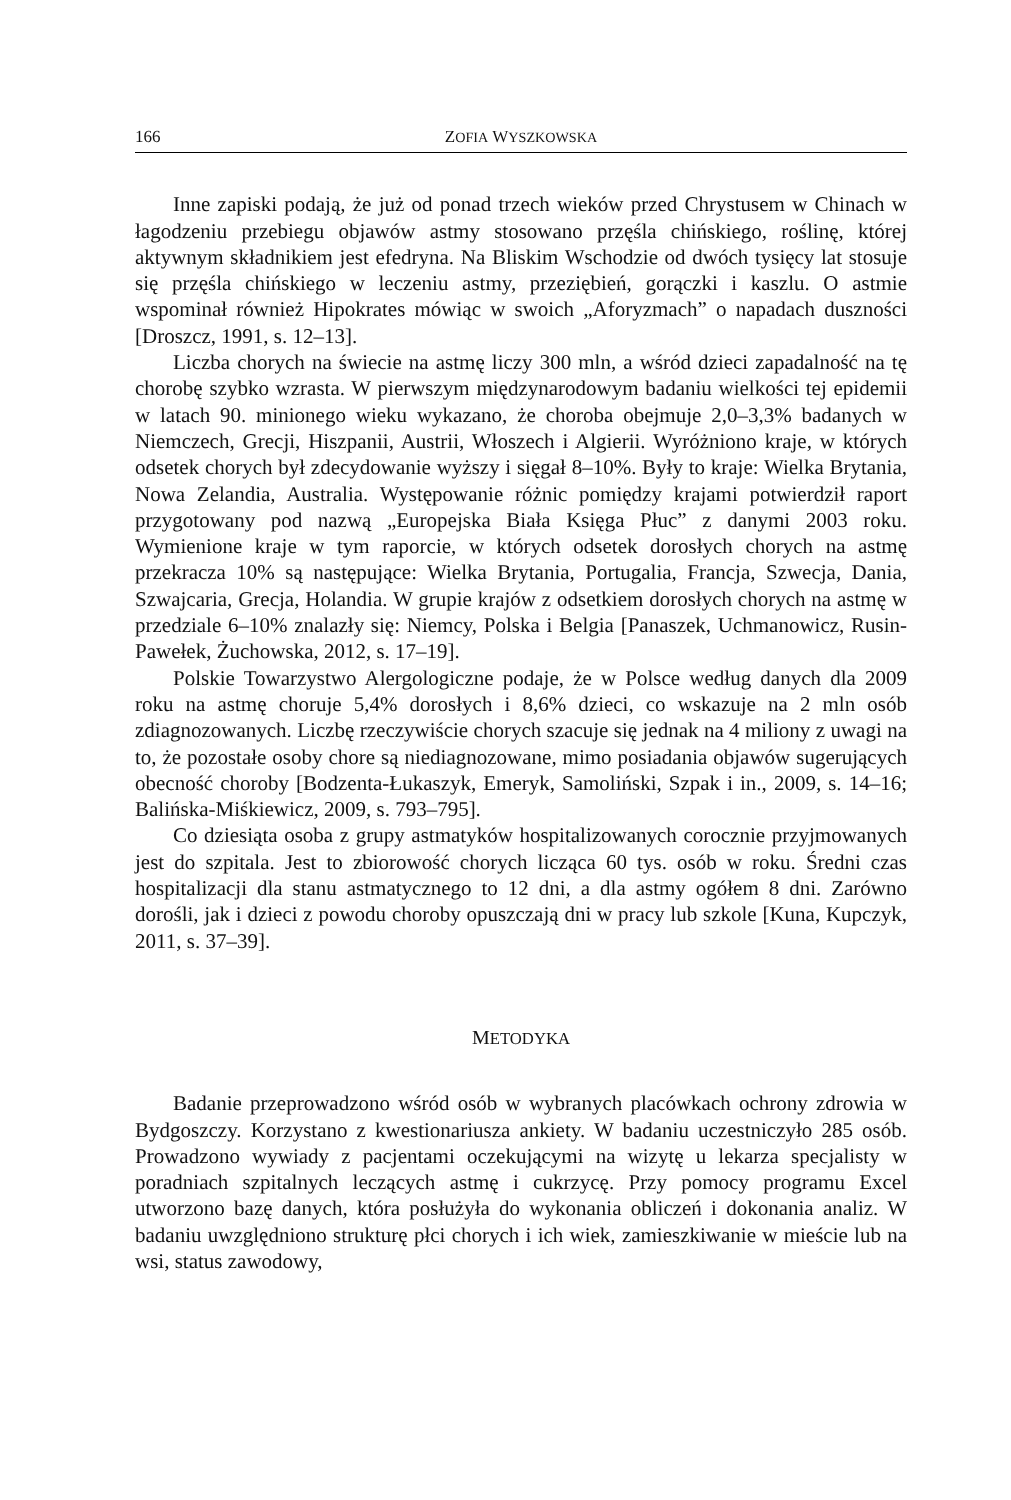166 ZOFIA WYSZKOWSKA
Inne zapiski podają, że już od ponad trzech wieków przed Chrystusem w Chinach w łagodzeniu przebiegu objawów astmy stosowano przęśla chińskiego, roślinę, której aktywnym składnikiem jest efedryna. Na Bliskim Wschodzie od dwóch tysięcy lat stosuje się przęśla chińskiego w leczeniu astmy, przeziębień, gorączki i kaszlu. O astmie wspominał również Hipokrates mówiąc w swoich „Aforyzmach” o napadach duszności [Droszcz, 1991, s. 12–13].
Liczba chorych na świecie na astmę liczy 300 mln, a wśród dzieci zapadalność na tę chorobę szybko wzrasta. W pierwszym międzynarodowym badaniu wielkości tej epidemii w latach 90. minionego wieku wykazano, że choroba obejmuje 2,0–3,3% badanych w Niemczech, Grecji, Hiszpanii, Austrii, Włoszech i Algierii. Wyróżniono kraje, w których odsetek chorych był zdecydowanie wyższy i sięgał 8–10%. Były to kraje: Wielka Brytania, Nowa Zelandia, Australia. Występowanie różnic pomiędzy krajami potwierdził raport przygotowany pod nazwą „Europejska Biała Księga Płuc” z danymi 2003 roku. Wymienione kraje w tym raporcie, w których odsetek dorosłych chorych na astmę przekracza 10% są następujące: Wielka Brytania, Portugalia, Francja, Szwecja, Dania, Szwajcaria, Grecja, Holandia. W grupie krajów z odsetkiem dorosłych chorych na astmę w przedziale 6–10% znalazły się: Niemcy, Polska i Belgia [Panaszek, Uchmanowicz, Rusin-Pawełek, Żuchowska, 2012, s. 17–19].
Polskie Towarzystwo Alergologiczne podaje, że w Polsce według danych dla 2009 roku na astmę choruje 5,4% dorosłych i 8,6% dzieci, co wskazuje na 2 mln osób zdiagnozowanych. Liczbę rzeczywiście chorych szacuje się jednak na 4 miliony z uwagi na to, że pozostałe osoby chore są niediagnozowane, mimo posiadania objawów sugerujących obecność choroby [Bodzenta-Łukaszyk, Emeryk, Samoliński, Szpak i in., 2009, s. 14–16; Balińska-Miśkiewicz, 2009, s. 793–795].
Co dziesiąta osoba z grupy astmatyków hospitalizowanych corocznie przyjmowanych jest do szpitala. Jest to zbiorowość chorych licząca 60 tys. osób w roku. Średni czas hospitalizacji dla stanu astmatycznego to 12 dni, a dla astmy ogółem 8 dni. Zarówno dorośli, jak i dzieci z powodu choroby opuszczają dni w pracy lub szkole [Kuna, Kupczyk, 2011, s. 37–39].
METODYKA
Badanie przeprowadzono wśród osób w wybranych placówkach ochrony zdrowia w Bydgoszczy. Korzystano z kwestionariusza ankiety. W badaniu uczestniczyło 285 osób. Prowadzono wywiady z pacjentami oczekującymi na wizytę u lekarza specjalisty w poradniach szpitalnych leczących astmę i cukrzycę. Przy pomocy programu Excel utworzono bazę danych, która posłużyła do wykonania obliczeń i dokonania analiz. W badaniu uwzględniono strukturę płci chorych i ich wiek, zamieszkiwanie w mieście lub na wsi, status zawodowy,